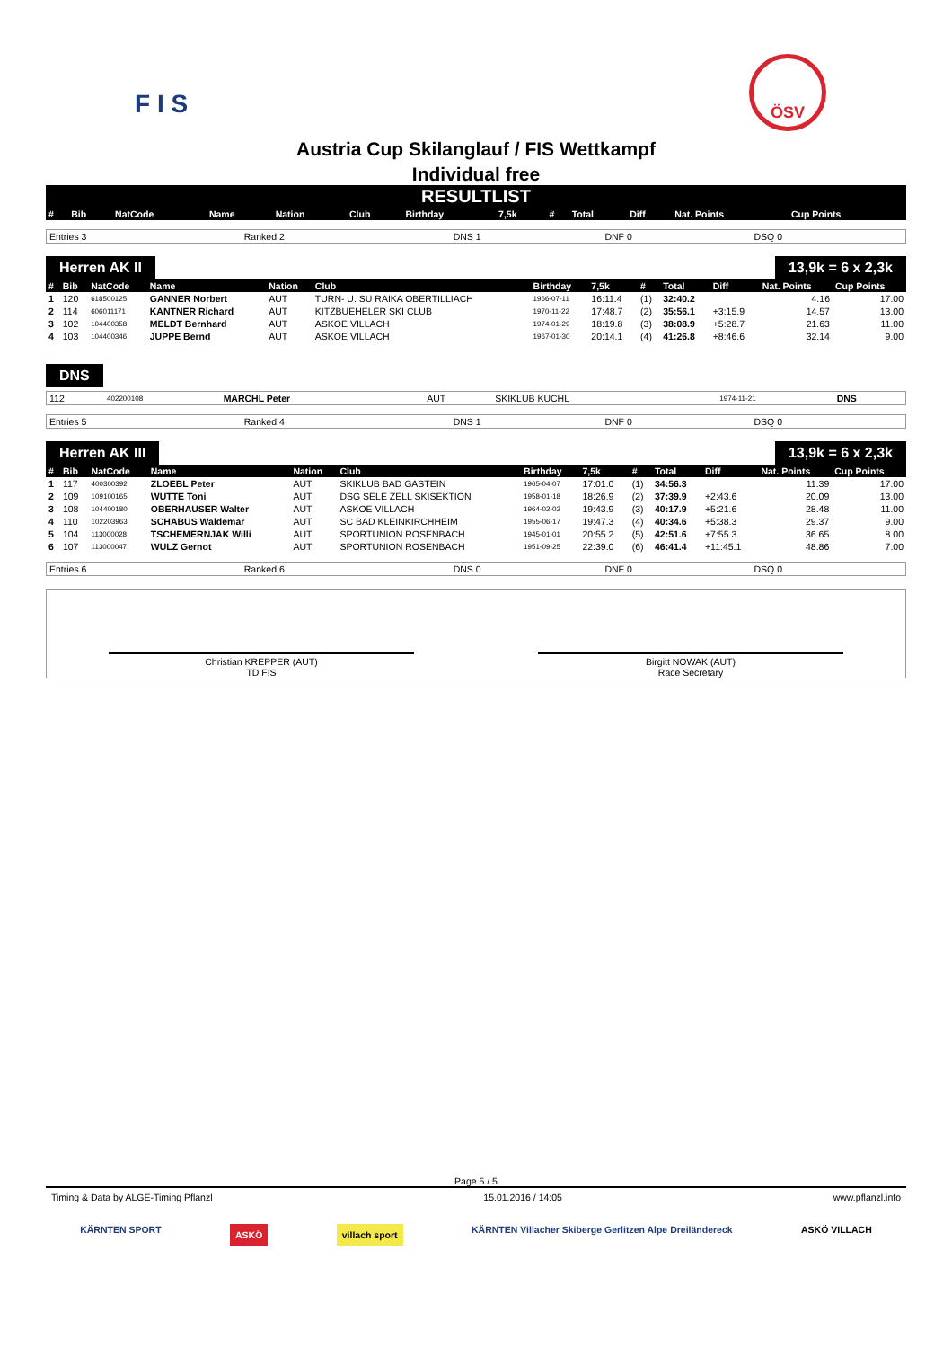F I S
ÖSV
Austria Cup Skilanglauf / FIS Wettkampf
Individual free
| RESULTLIST | | | | | | | | | | | | |
| # | Bib | NatCode | Name | Nation | Club | Birthday | 7,5k | # | Total | Diff | Nat. Points | Cup Points |
| Entries 3 | Ranked 2 | DNS 1 | DNF 0 | DSQ 0 |
Herren AK II 13,9k = 6 x 2,3k
| # | Bib | NatCode | Name | Nation | Club | Birthday | 7,5k | # | Total | Diff | Nat. Points | Cup Points |
| --- | --- | --- | --- | --- | --- | --- | --- | --- | --- | --- | --- | --- |
| 1 | 120 | 618500125 | GANNER Norbert | AUT | TURN- U. SU RAIKA OBERTILLIACH | 1966-07-11 | 16:11.4 | (1) | 32:40.2 | | 4.16 | 17.00 |
| 2 | 114 | 606011171 | KANTNER Richard | AUT | KITZBUEHELER SKI CLUB | 1970-11-22 | 17:48.7 | (2) | 35:56.1 | +3:15.9 | 14.57 | 13.00 |
| 3 | 102 | 104400358 | MELDT Bernhard | AUT | ASKOE VILLACH | 1974-01-29 | 18:19.8 | (3) | 38:08.9 | +5:28.7 | 21.63 | 11.00 |
| 4 | 103 | 104400346 | JUPPE Bernd | AUT | ASKOE VILLACH | 1967-01-30 | 20:14.1 | (4) | 41:26.8 | +8:46.6 | 32.14 | 9.00 |
DNS
| 112 | 402200108 | MARCHL Peter | AUT | SKIKLUB KUCHL | 1974-11-21 | DNS |
| Entries 5 | Ranked 4 | DNS 1 | DNF 0 | DSQ 0 |
Herren AK III 13,9k = 6 x 2,3k
| # | Bib | NatCode | Name | Nation | Club | Birthday | 7,5k | # | Total | Diff | Nat. Points | Cup Points |
| --- | --- | --- | --- | --- | --- | --- | --- | --- | --- | --- | --- | --- |
| 1 | 117 | 400300392 | ZLOEBL Peter | AUT | SKIKLUB BAD GASTEIN | 1965-04-07 | 17:01.0 | (1) | 34:56.3 | | 11.39 | 17.00 |
| 2 | 109 | 109100165 | WUTTE Toni | AUT | DSG SELE ZELL SKISEKTION | 1958-01-18 | 18:26.9 | (2) | 37:39.9 | +2:43.6 | 20.09 | 13.00 |
| 3 | 108 | 104400180 | OBERHAUSER Walter | AUT | ASKOE VILLACH | 1964-02-02 | 19:43.9 | (3) | 40:17.9 | +5:21.6 | 28.48 | 11.00 |
| 4 | 110 | 102203963 | SCHABUS Waldemar | AUT | SC BAD KLEINKIRCHHEIM | 1955-06-17 | 19:47.3 | (4) | 40:34.6 | +5:38.3 | 29.37 | 9.00 |
| 5 | 104 | 113000028 | TSCHEMERNJAK Willi | AUT | SPORTUNION ROSENBACH | 1945-01-01 | 20:55.2 | (5) | 42:51.6 | +7:55.3 | 36.65 | 8.00 |
| 6 | 107 | 113000047 | WULZ Gernot | AUT | SPORTUNION ROSENBACH | 1951-09-25 | 22:39.0 | (6) | 46:41.4 | +11:45.1 | 48.86 | 7.00 |
| Entries 6 | Ranked 6 | DNS 0 | DNF 0 | DSQ 0 |
Christian KREPPER (AUT)
TD FIS
Birgitt NOWAK (AUT)
Race Secretary
Page 5 / 5
Timing & Data by ALGE-Timing Pflanzl 15.01.2016 / 14:05 www.pflanzl.info
KÄRNTEN SPORT ASKÖ villach sport KÄRNTEN Villacher Skiberge Gerlitzen Alpe Dreiländereck ASKÖ VILLACH